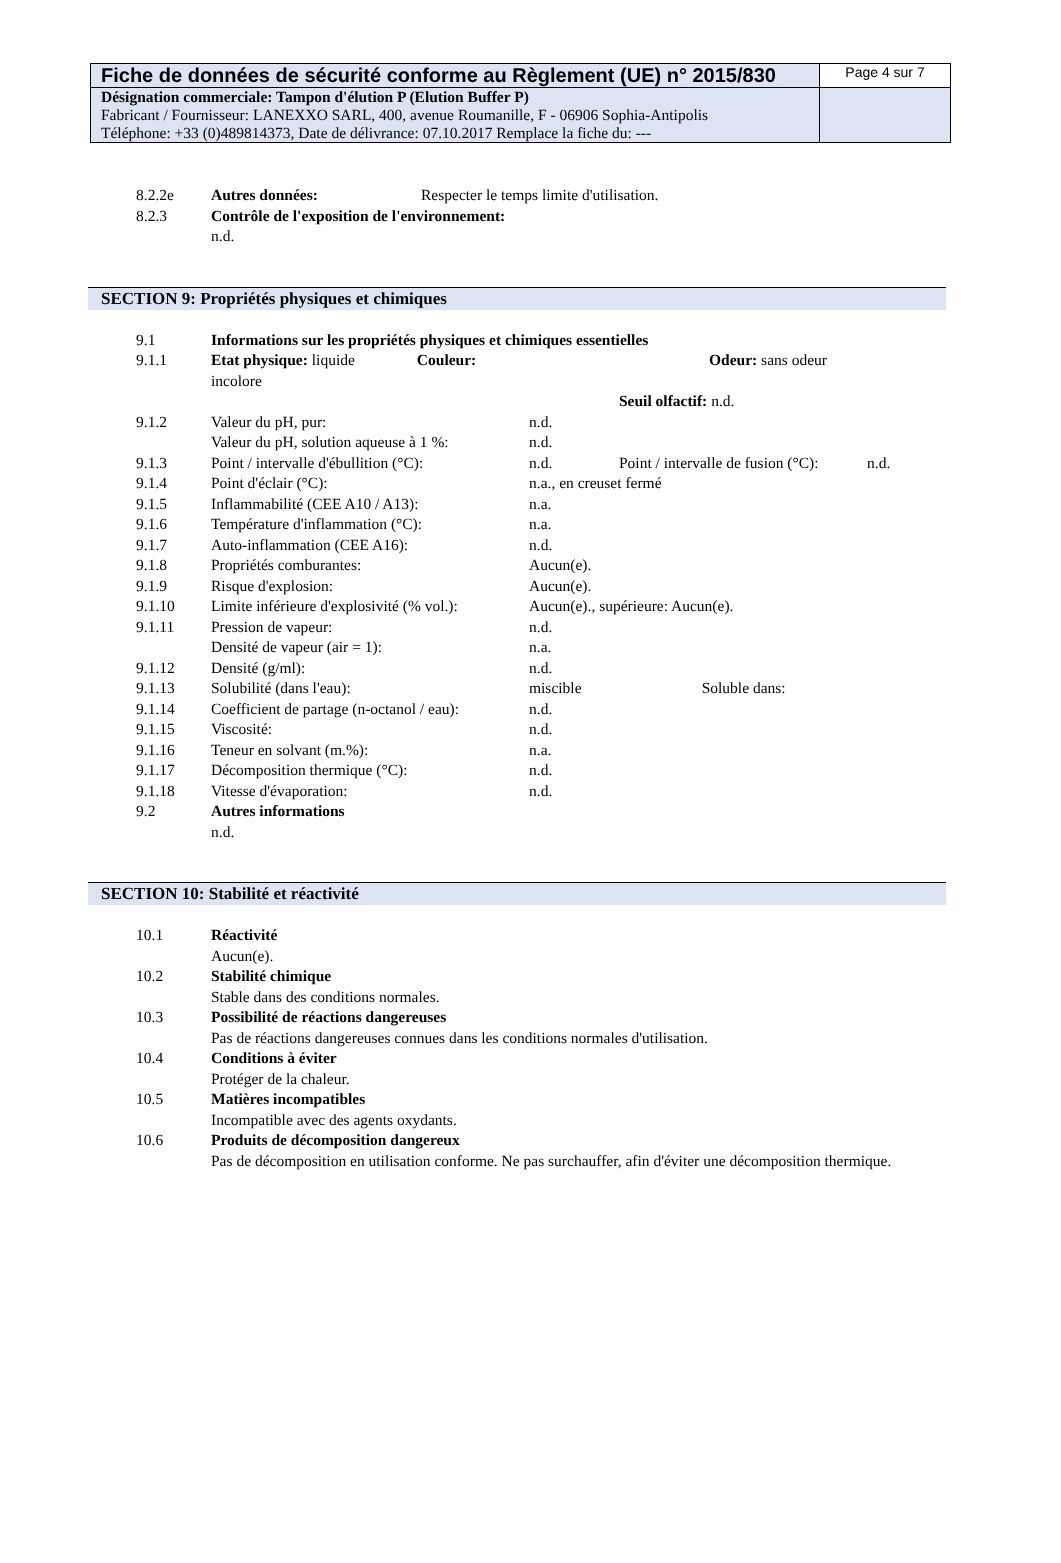| Fiche de données de sécurité conforme au Règlement (UE) n° 2015/830 | Page 4 sur 7 |
| Désignation commerciale: Tampon d'élution P (Elution Buffer P) Fabricant / Fournisseur: LANEXXO SARL, 400, avenue Roumanille, F - 06906 Sophia-Antipolis Téléphone: +33 (0)489814373, Date de délivrance: 07.10.2017 Remplace la fiche du: --- | |
| 8.2.2e | Autres données: | Respecter le temps limite d'utilisation. |
| 8.2.3 | Contrôle de l'exposition de l'environnement: | |
| | n.d. | |
SECTION 9: Propriétés physiques et chimiques
| 9.1 | Informations sur les propriétés physiques et chimiques essentielles | | | |
| 9.1.1 | Etat physique: liquide Couleur: incolore | Odeur: sans odeur | | |
| | | Seuil olfactif: n.d. | | |
| 9.1.2 | Valeur du pH, pur: | n.d. | | |
| | Valeur du pH, solution aqueuse à 1 %: | n.d. | | |
| 9.1.3 | Point / intervalle d'ébullition (°C): | n.d. | Point / intervalle de fusion (°C): | n.d. |
| 9.1.4 | Point d'éclair (°C): | n.a., en creuset fermé | | |
| 9.1.5 | Inflammabilité (CEE A10 / A13): | n.a. | | |
| 9.1.6 | Température d'inflammation (°C): | n.a. | | |
| 9.1.7 | Auto-inflammation (CEE A16): | n.d. | | |
| 9.1.8 | Propriétés comburantes: | Aucun(e). | | |
| 9.1.9 | Risque d'explosion: | Aucun(e). | | |
| 9.1.10 | Limite inférieure d'explosivité (% vol.): | Aucun(e)., supérieure: Aucun(e). | | |
| 9.1.11 | Pression de vapeur: | n.d. | | |
| | Densité de vapeur (air = 1): | n.a. | | |
| 9.1.12 | Densité (g/ml): | n.d. | | |
| 9.1.13 | Solubilité (dans l'eau): | miscible Soluble dans: | | |
| 9.1.14 | Coefficient de partage (n-octanol / eau): | n.d. | | |
| 9.1.15 | Viscosité: | n.d. | | |
| 9.1.16 | Teneur en solvant (m.%): | n.a. | | |
| 9.1.17 | Décomposition thermique (°C): | n.d. | | |
| 9.1.18 | Vitesse d'évaporation: | n.d. | | |
| 9.2 | Autres informations | | | |
| | n.d. | | | |
SECTION 10: Stabilité et réactivité
| 10.1 | Réactivité |
| | Aucun(e). |
| 10.2 | Stabilité chimique |
| | Stable dans des conditions normales. |
| 10.3 | Possibilité de réactions dangereuses |
| | Pas de réactions dangereuses connues dans les conditions normales d'utilisation. |
| 10.4 | Conditions à éviter |
| | Protéger de la chaleur. |
| 10.5 | Matières incompatibles |
| | Incompatible avec des agents oxydants. |
| 10.6 | Produits de décomposition dangereux |
| | Pas de décomposition en utilisation conforme. Ne pas surchauffer, afin d'éviter une décomposition thermique. |